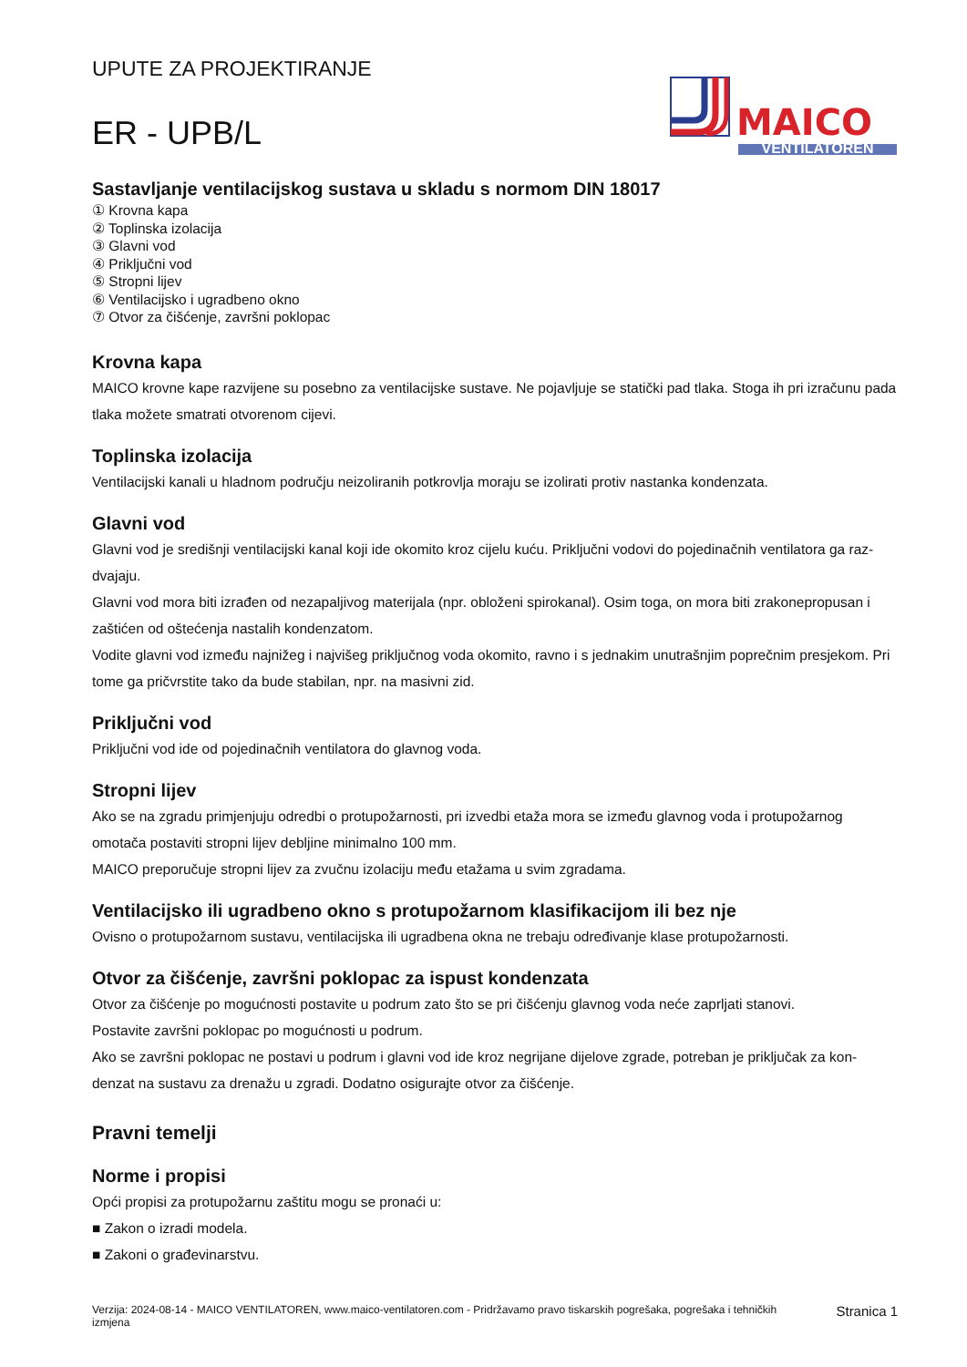UPUTE ZA PROJEKTIRANJE
ER - UPB/L
MAICO
VENTILATOREN
Sastavljanje ventilacijskog sustava u skladu s normom DIN 18017
① Krovna kapa
② Toplinska izolacija
③ Glavni vod
④ Priključni vod
⑤ Stropni lijev
⑥ Ventilacijsko i ugradbeno okno
⑦ Otvor za čišćenje, završni poklopac
Krovna kapa
MAICO krovne kape razvijene su posebno za ventilacijske sustave. Ne pojavljuje se statički pad tlaka. Stoga ih pri izračunu pada tlaka možete smatrati otvorenom cijevi.
Toplinska izolacija
Ventilacijski kanali u hladnom području neizoliranih potkrovlja moraju se izolirati protiv nastanka kondenzata.
Glavni vod
Glavni vod je središnji ventilacijski kanal koji ide okomito kroz cijelu kuću. Priključni vodovi do pojedinačnih ventilatora ga raz-dvajaju.
Glavni vod mora biti izrađen od nezapaljivog materijala (npr. obloženi spirokanal). Osim toga, on mora biti zrakonepropusan i zaštićen od oštećenja nastalih kondenzatom.
Vodite glavni vod između najnižeg i najvišeg priključnog voda okomito, ravno i s jednakim unutrašnjim poprečnim presjekom. Pri tome ga pričvrstite tako da bude stabilan, npr. na masivni zid.
Priključni vod
Priključni vod ide od pojedinačnih ventilatora do glavnog voda.
Stropni lijev
Ako se na zgradu primjenjuju odredbi o protupožarnosti, pri izvedbi etaža mora se između glavnog voda i protupožarnog omotača postaviti stropni lijev debljine minimalno 100 mm.
MAICO preporučuje stropni lijev za zvučnu izolaciju među etažama u svim zgradama.
Ventilacijsko ili ugradbeno okno s protupožarnom klasifikacijom ili bez nje
Ovisno o protupožarnom sustavu, ventilacijska ili ugradbena okna ne trebaju određivanje klase protupožarnosti.
Otvor za čišćenje, završni poklopac za ispust kondenzata
Otvor za čišćenje po mogućnosti postavite u podrum zato što se pri čišćenju glavnog voda neće zaprljati stanovi.
Postavite završni poklopac po mogućnosti u podrum.
Ako se završni poklopac ne postavi u podrum i glavni vod ide kroz negrijane dijelove zgrade, potreban je priključak za kon-denzat na sustavu za drenažu u zgradi. Dodatno osigurajte otvor za čišćenje.
Pravni temelji
Norme i propisi
Opći propisi za protupožarnu zaštitu mogu se pronaći u:
■ Zakon o izradi modela.
■ Zakoni o građevinarstvu.
Verzija: 2024-08-14 - MAICO VENTILATOREN, www.maico-ventilatoren.com - Pridržavamo pravo tiskarskih pogrešaka, pogrešaka i tehničkih izmjena
Stranica 1